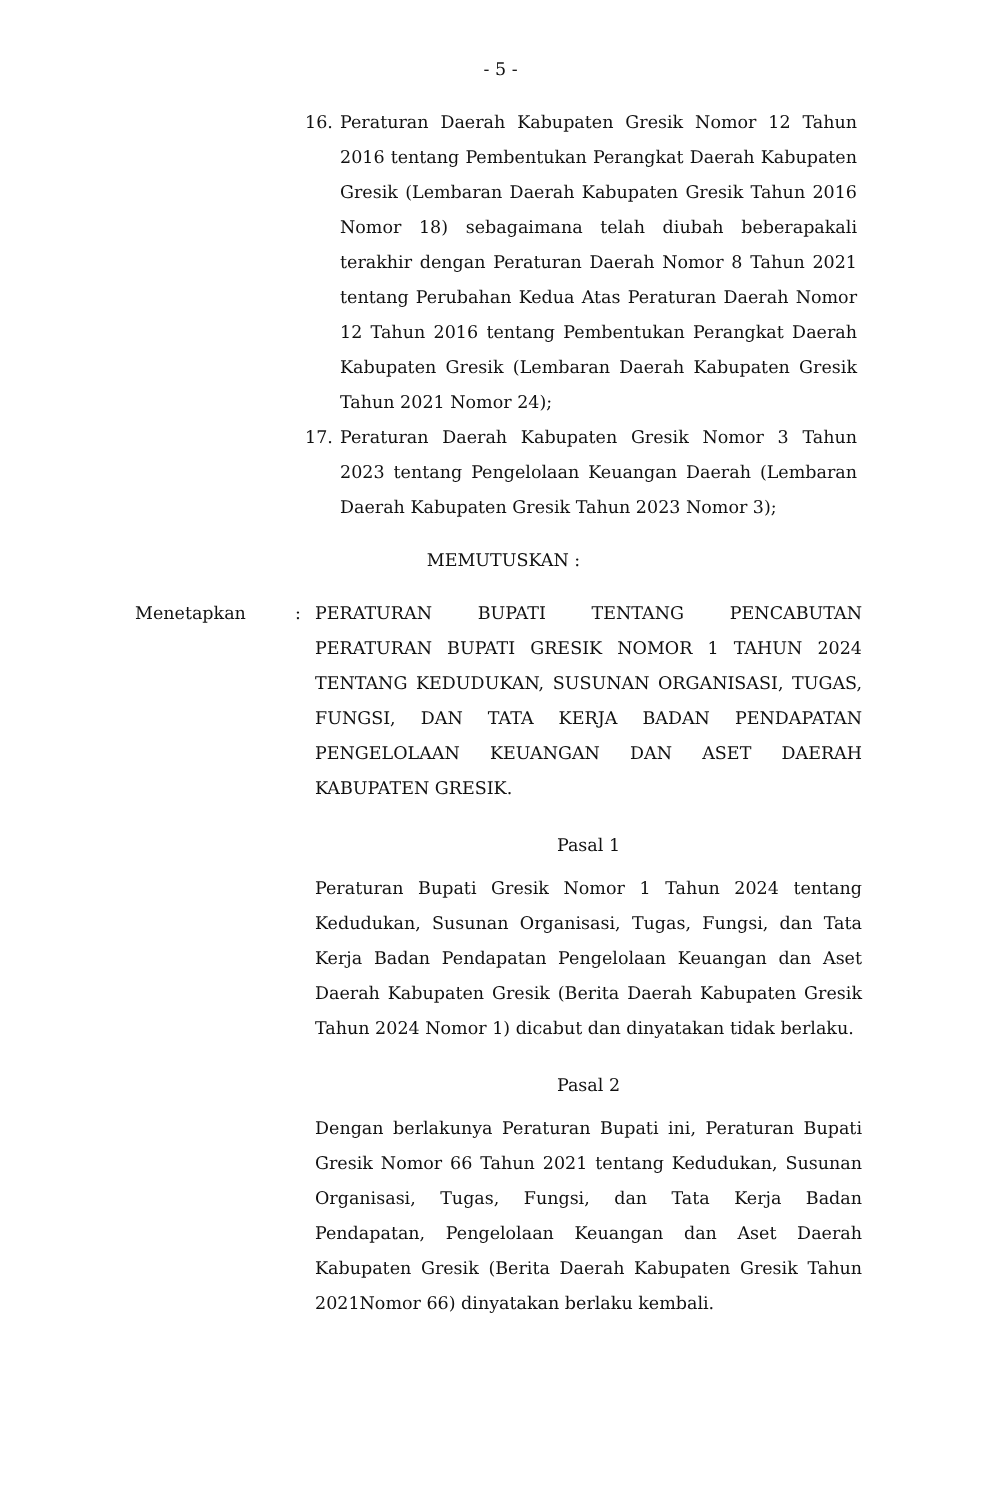- 5 -
16. Peraturan Daerah Kabupaten Gresik Nomor 12 Tahun 2016 tentang Pembentukan Perangkat Daerah Kabupaten Gresik (Lembaran Daerah Kabupaten Gresik Tahun 2016 Nomor 18) sebagaimana telah diubah beberapakali terakhir dengan Peraturan Daerah Nomor 8 Tahun 2021 tentang Perubahan Kedua Atas Peraturan Daerah Nomor 12 Tahun 2016 tentang Pembentukan Perangkat Daerah Kabupaten Gresik (Lembaran Daerah Kabupaten Gresik Tahun 2021 Nomor 24);
17. Peraturan Daerah Kabupaten Gresik Nomor 3 Tahun 2023 tentang Pengelolaan Keuangan Daerah (Lembaran Daerah Kabupaten Gresik Tahun 2023 Nomor 3);
MEMUTUSKAN :
Menetapkan : PERATURAN BUPATI TENTANG PENCABUTAN PERATURAN BUPATI GRESIK NOMOR 1 TAHUN 2024 TENTANG KEDUDUKAN, SUSUNAN ORGANISASI, TUGAS, FUNGSI, DAN TATA KERJA BADAN PENDAPATAN PENGELOLAAN KEUANGAN DAN ASET DAERAH KABUPATEN GRESIK.
Pasal 1
Peraturan Bupati Gresik Nomor 1 Tahun 2024 tentang Kedudukan, Susunan Organisasi, Tugas, Fungsi, dan Tata Kerja Badan Pendapatan Pengelolaan Keuangan dan Aset Daerah Kabupaten Gresik (Berita Daerah Kabupaten Gresik Tahun 2024 Nomor 1) dicabut dan dinyatakan tidak berlaku.
Pasal 2
Dengan berlakunya Peraturan Bupati ini, Peraturan Bupati Gresik Nomor 66 Tahun 2021 tentang Kedudukan, Susunan Organisasi, Tugas, Fungsi, dan Tata Kerja Badan Pendapatan, Pengelolaan Keuangan dan Aset Daerah Kabupaten Gresik (Berita Daerah Kabupaten Gresik Tahun 2021Nomor 66) dinyatakan berlaku kembali.